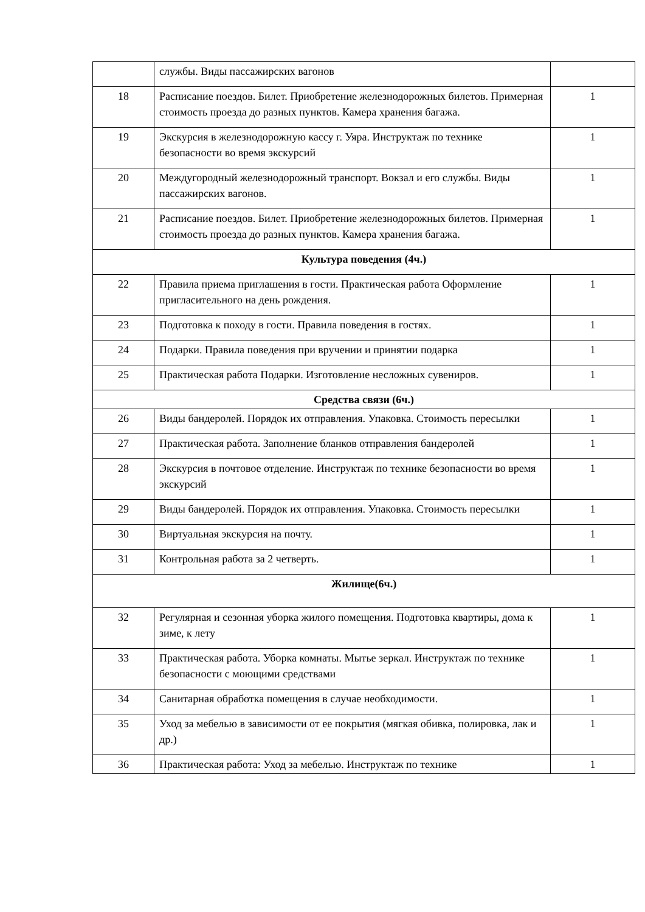| | службы. Виды пассажирских вагонов | |
| 18 | Расписание поездов. Билет. Приобретение железнодорожных билетов. Примерная стоимость проезда до разных пунктов. Камера хранения багажа. | 1 |
| 19 | Экскурсия в железнодорожную кассу г. Уяра. Инструктаж по технике безопасности во время экскурсий | 1 |
| 20 | Междугородный железнодорожный транспорт. Вокзал и его службы. Виды пассажирских вагонов. | 1 |
| 21 | Расписание поездов. Билет. Приобретение железнодорожных билетов. Примерная стоимость проезда до разных пунктов. Камера хранения багажа. | 1 |
| Культура поведения (4ч.) | | |
| 22 | Правила приема приглашения в гости. Практическая работа Оформление пригласительного на день рождения. | 1 |
| 23 | Подготовка к походу в гости. Правила поведения в гостях. | 1 |
| 24 | Подарки. Правила поведения при вручении и принятии подарка | 1 |
| 25 | Практическая работа Подарки. Изготовление несложных сувениров. | 1 |
| Средства связи (6ч.) | | |
| 26 | Виды бандеролей. Порядок их отправления. Упаковка. Стоимость пересылки | 1 |
| 27 | Практическая работа. Заполнение бланков отправления бандеролей | 1 |
| 28 | Экскурсия в почтовое отделение. Инструктаж по технике безопасности во время экскурсий | 1 |
| 29 | Виды бандеролей. Порядок их отправления. Упаковка. Стоимость пересылки | 1 |
| 30 | Виртуальная экскурсия на почту. | 1 |
| 31 | Контрольная работа за 2 четверть. | 1 |
| Жилище(6ч.) | | |
| 32 | Регулярная и сезонная уборка жилого помещения. Подготовка квартиры, дома к зиме, к лету | 1 |
| 33 | Практическая работа. Уборка комнаты. Мытье зеркал. Инструктаж по технике безопасности с моющими средствами | 1 |
| 34 | Санитарная обработка помещения в случае необходимости. | 1 |
| 35 | Уход за мебелью в зависимости от ее покрытия (мягкая обивка, полировка, лак и др.) | 1 |
| 36 | Практическая работа: Уход за мебелью. Инструктаж по технике | 1 |